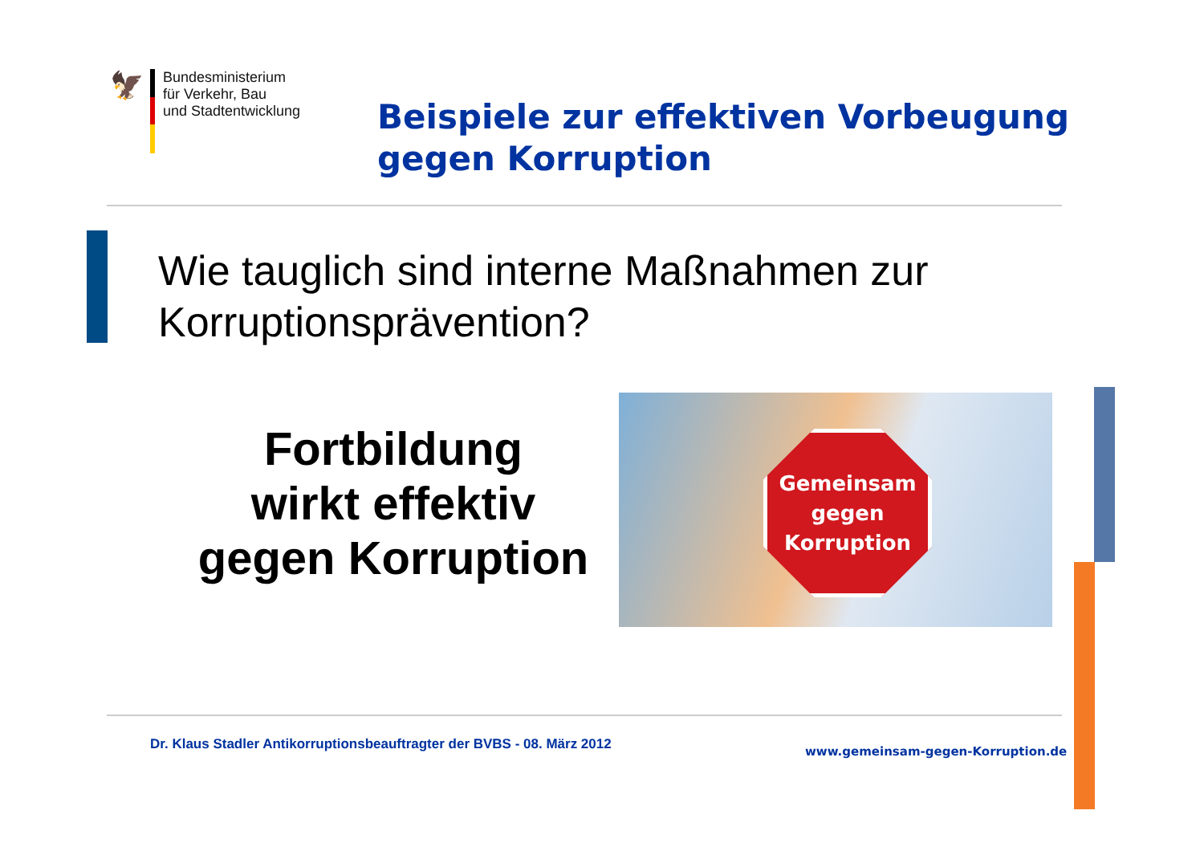🦅
Bundesministerium
für Verkehr, Bau
und Stadtentwicklung
Beispiele zur effektiven Vorbeugung
gegen Korruption
Wie tauglich sind interne Maßnahmen zur
Korruptionsprävention?
Fortbildung
wirkt effektiv
gegen Korruption
Gemeinsam
gegen
Korruption
Dr. Klaus Stadler Antikorruptionsbeauftragter der BVBS - 08. März 2012
www.gemeinsam-gegen-Korruption.de